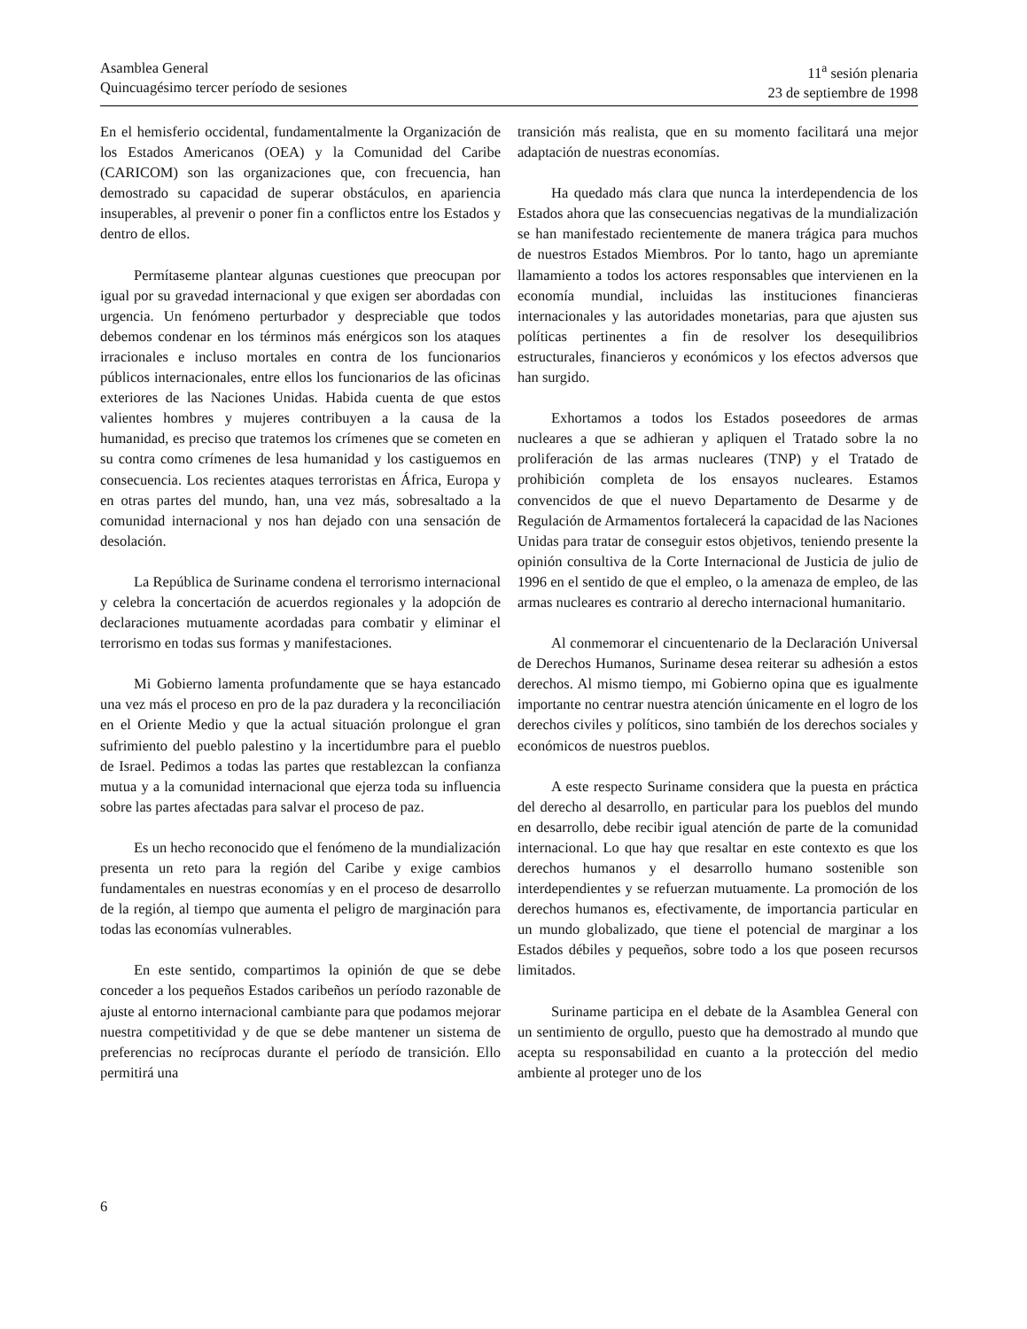Asamblea General
Quincuagésimo tercer período de sesiones
11<sup>a</sup> sesión plenaria
23 de septiembre de 1998
En el hemisferio occidental, fundamentalmente la Organización de los Estados Americanos (OEA) y la Comunidad del Caribe (CARICOM) son las organizaciones que, con frecuencia, han demostrado su capacidad de superar obstáculos, en apariencia insuperables, al prevenir o poner fin a conflictos entre los Estados y dentro de ellos.
Permítaseme plantear algunas cuestiones que preocupan por igual por su gravedad internacional y que exigen ser abordadas con urgencia. Un fenómeno perturbador y despreciable que todos debemos condenar en los términos más enérgicos son los ataques irracionales e incluso mortales en contra de los funcionarios públicos internacionales, entre ellos los funcionarios de las oficinas exteriores de las Naciones Unidas. Habida cuenta de que estos valientes hombres y mujeres contribuyen a la causa de la humanidad, es preciso que tratemos los crímenes que se cometen en su contra como crímenes de lesa humanidad y los castiguemos en consecuencia. Los recientes ataques terroristas en África, Europa y en otras partes del mundo, han, una vez más, sobresaltado a la comunidad internacional y nos han dejado con una sensación de desolación.
La República de Suriname condena el terrorismo internacional y celebra la concertación de acuerdos regionales y la adopción de declaraciones mutuamente acordadas para combatir y eliminar el terrorismo en todas sus formas y manifestaciones.
Mi Gobierno lamenta profundamente que se haya estancado una vez más el proceso en pro de la paz duradera y la reconciliación en el Oriente Medio y que la actual situación prolongue el gran sufrimiento del pueblo palestino y la incertidumbre para el pueblo de Israel. Pedimos a todas las partes que restablezcan la confianza mutua y a la comunidad internacional que ejerza toda su influencia sobre las partes afectadas para salvar el proceso de paz.
Es un hecho reconocido que el fenómeno de la mundialización presenta un reto para la región del Caribe y exige cambios fundamentales en nuestras economías y en el proceso de desarrollo de la región, al tiempo que aumenta el peligro de marginación para todas las economías vulnerables.
En este sentido, compartimos la opinión de que se debe conceder a los pequeños Estados caribeños un período razonable de ajuste al entorno internacional cambiante para que podamos mejorar nuestra competitividad y de que se debe mantener un sistema de preferencias no recíprocas durante el período de transición. Ello permitirá una
transición más realista, que en su momento facilitará una mejor adaptación de nuestras economías.
Ha quedado más clara que nunca la interdependencia de los Estados ahora que las consecuencias negativas de la mundialización se han manifestado recientemente de manera trágica para muchos de nuestros Estados Miembros. Por lo tanto, hago un apremiante llamamiento a todos los actores responsables que intervienen en la economía mundial, incluidas las instituciones financieras internacionales y las autoridades monetarias, para que ajusten sus políticas pertinentes a fin de resolver los desequilibrios estructurales, financieros y económicos y los efectos adversos que han surgido.
Exhortamos a todos los Estados poseedores de armas nucleares a que se adhieran y apliquen el Tratado sobre la no proliferación de las armas nucleares (TNP) y el Tratado de prohibición completa de los ensayos nucleares. Estamos convencidos de que el nuevo Departamento de Desarme y de Regulación de Armamentos fortalecerá la capacidad de las Naciones Unidas para tratar de conseguir estos objetivos, teniendo presente la opinión consultiva de la Corte Internacional de Justicia de julio de 1996 en el sentido de que el empleo, o la amenaza de empleo, de las armas nucleares es contrario al derecho internacional humanitario.
Al conmemorar el cincuentenario de la Declaración Universal de Derechos Humanos, Suriname desea reiterar su adhesión a estos derechos. Al mismo tiempo, mi Gobierno opina que es igualmente importante no centrar nuestra atención únicamente en el logro de los derechos civiles y políticos, sino también de los derechos sociales y económicos de nuestros pueblos.
A este respecto Suriname considera que la puesta en práctica del derecho al desarrollo, en particular para los pueblos del mundo en desarrollo, debe recibir igual atención de parte de la comunidad internacional. Lo que hay que resaltar en este contexto es que los derechos humanos y el desarrollo humano sostenible son interdependientes y se refuerzan mutuamente. La promoción de los derechos humanos es, efectivamente, de importancia particular en un mundo globalizado, que tiene el potencial de marginar a los Estados débiles y pequeños, sobre todo a los que poseen recursos limitados.
Suriname participa en el debate de la Asamblea General con un sentimiento de orgullo, puesto que ha demostrado al mundo que acepta su responsabilidad en cuanto a la protección del medio ambiente al proteger uno de los
6